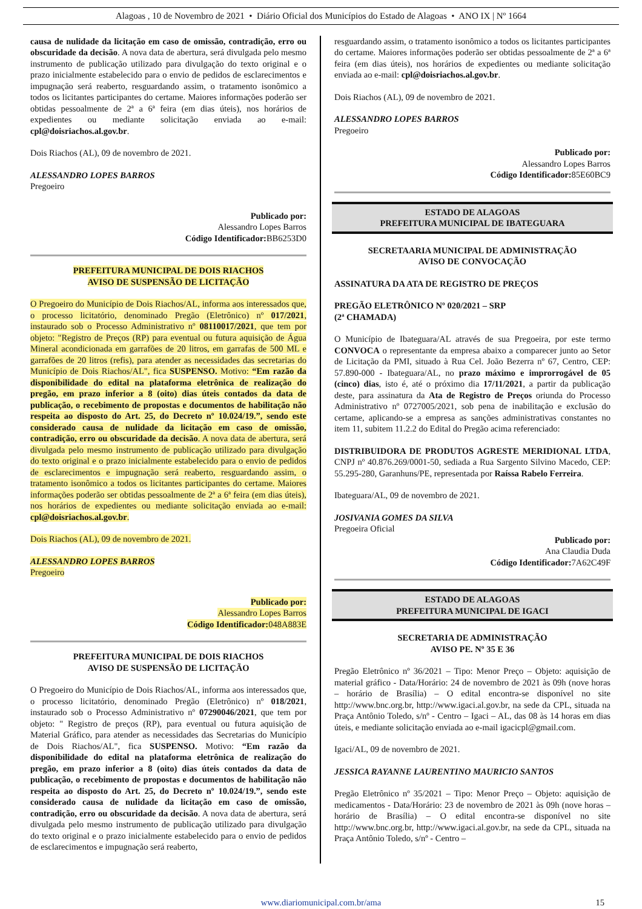Alagoas , 10 de Novembro de 2021 • Diário Oficial dos Municípios do Estado de Alagoas • ANO IX | Nº 1664
causa de nulidade da licitação em caso de omissão, contradição, erro ou obscuridade da decisão. A nova data de abertura, será divulgada pelo mesmo instrumento de publicação utilizado para divulgação do texto original e o prazo inicialmente estabelecido para o envio de pedidos de esclarecimentos e impugnação será reaberto, resguardando assim, o tratamento isonômico a todos os licitantes participantes do certame. Maiores informações poderão ser obtidas pessoalmente de 2ª a 6ª feira (em dias úteis), nos horários de expedientes ou mediante solicitação enviada ao e-mail: cpl@doisriachos.al.gov.br.
Dois Riachos (AL), 09 de novembro de 2021.
ALESSANDRO LOPES BARROS
Pregoeiro
Publicado por:
Alessandro Lopes Barros
Código Identificador: BB6253D0
PREFEITURA MUNICIPAL DE DOIS RIACHOS
AVISO DE SUSPENSÃO DE LICITAÇÃO
O Pregoeiro do Município de Dois Riachos/AL, informa aos interessados que, o processo licitatório, denominado Pregão (Eletrônico) nº 017/2021, instaurado sob o Processo Administrativo nº 08110017/2021, que tem por objeto: "Registro de Preços (RP) para eventual ou futura aquisição de Água Mineral acondicionada em garrafões de 20 litros, em garrafas de 500 ML e garrafões de 20 litros (refis), para atender as necessidades das secretarias do Município de Dois Riachos/AL", fica SUSPENSO. Motivo: “Em razão da disponibilidade do edital na plataforma eletrônica de realização do pregão, em prazo inferior a 8 (oito) dias úteis contados da data de publicação, o recebimento de propostas e documentos de habilitação não respeita ao disposto do Art. 25, do Decreto nº 10.024/19.”, sendo este considerado causa de nulidade da licitação em caso de omissão, contradição, erro ou obscuridade da decisão. A nova data de abertura, será divulgada pelo mesmo instrumento de publicação utilizado para divulgação do texto original e o prazo inicialmente estabelecido para o envio de pedidos de esclarecimentos e impugnação será reaberto, resguardando assim, o tratamento isonômico a todos os licitantes participantes do certame. Maiores informações poderão ser obtidas pessoalmente de 2ª a 6ª feira (em dias úteis), nos horários de expedientes ou mediante solicitação enviada ao e-mail: cpl@doisriachos.al.gov.br.
Dois Riachos (AL), 09 de novembro de 2021.
ALESSANDRO LOPES BARROS
Pregoeiro
Publicado por:
Alessandro Lopes Barros
Código Identificador: 048A883E
PREFEITURA MUNICIPAL DE DOIS RIACHOS
AVISO DE SUSPENSÃO DE LICITAÇÃO
O Pregoeiro do Município de Dois Riachos/AL, informa aos interessados que, o processo licitatório, denominado Pregão (Eletrônico) nº 018/2021, instaurado sob o Processo Administrativo nº 07290046/2021, que tem por objeto: " Registro de preços (RP), para eventual ou futura aquisição de Material Gráfico, para atender as necessidades das Secretarias do Município de Dois Riachos/AL", fica SUSPENSO. Motivo: “Em razão da disponibilidade do edital na plataforma eletrônica de realização do pregão, em prazo inferior a 8 (oito) dias úteis contados da data de publicação, o recebimento de propostas e documentos de habilitação não respeita ao disposto do Art. 25, do Decreto nº 10.024/19.”, sendo este considerado causa de nulidade da licitação em caso de omissão, contradição, erro ou obscuridade da decisão. A nova data de abertura, será divulgada pelo mesmo instrumento de publicação utilizado para divulgação do texto original e o prazo inicialmente estabelecido para o envio de pedidos de esclarecimentos e impugnação será reaberto,
resguardando assim, o tratamento isonômico a todos os licitantes participantes do certame. Maiores informações poderão ser obtidas pessoalmente de 2ª a 6ª feira (em dias úteis), nos horários de expedientes ou mediante solicitação enviada ao e-mail: cpl@doisriachos.al.gov.br.
Dois Riachos (AL), 09 de novembro de 2021.
ALESSANDRO LOPES BARROS
Pregoeiro
Publicado por:
Alessandro Lopes Barros
Código Identificador: 85E60BC9
ESTADO DE ALAGOAS
PREFEITURA MUNICIPAL DE IBATEGUARA
SECRETAARIA MUNICIPAL DE ADMINISTRAÇÃO
AVISO DE CONVOCAÇÃO
ASSINATURA DA ATA DE REGISTRO DE PREÇOS
PREGÃO ELETRÔNICO Nº 020/2021 – SRP
(2ª CHAMADA)
O Município de Ibateguara/AL através de sua Pregoeira, por este termo CONVOCA o representante da empresa abaixo a comparecer junto ao Setor de Licitação da PMI, situado à Rua Cel. João Bezerra nº 67, Centro, CEP: 57.890-000 - Ibateguara/AL, no prazo máximo e improrrogável de 05 (cinco) dias, isto é, até o próximo dia 17/11/2021, a partir da publicação deste, para assinatura da Ata de Registro de Preços oriunda do Processo Administrativo nº 0727005/2021, sob pena de inabilitação e exclusão do certame, aplicando-se a empresa as sanções administrativas constantes no item 11, subitem 11.2.2 do Edital do Pregão acima referenciado:
DISTRIBUIDORA DE PRODUTOS AGRESTE MERIDIONAL LTDA, CNPJ nº 40.876.269/0001-50, sediada a Rua Sargento Silvino Macedo, CEP: 55.295-280, Garanhuns/PE, representada por Raíssa Rabelo Ferreira.
Ibateguara/AL, 09 de novembro de 2021.
JOSIVANIA GOMES DA SILVA
Pregoeira Oficial
Publicado por:
Ana Claudia Duda
Código Identificador: 7A62C49F
ESTADO DE ALAGOAS
PREFEITURA MUNICIPAL DE IGACI
SECRETARIA DE ADMINISTRAÇÃO
AVISO PE. Nº 35 E 36
Pregão Eletrônico nº 36/2021 – Tipo: Menor Preço – Objeto: aquisição de material gráfico - Data/Horário: 24 de novembro de 2021 às 09h (nove horas – horário de Brasília) – O edital encontra-se disponível no site http://www.bnc.org.br, http://www.igaci.al.gov.br, na sede da CPL, situada na Praça Antônio Toledo, s/nº - Centro – Igaci – AL, das 08 às 14 horas em dias úteis, e mediante solicitação enviada ao e-mail igacicpl@gmail.com.
Igaci/AL, 09 de novembro de 2021.
JESSICA RAYANNE LAURENTINO MAURICIO SANTOS
Pregão Eletrônico nº 35/2021 – Tipo: Menor Preço – Objeto: aquisição de medicamentos - Data/Horário: 23 de novembro de 2021 às 09h (nove horas – horário de Brasília) – O edital encontra-se disponível no site http://www.bnc.org.br, http://www.igaci.al.gov.br, na sede da CPL, situada na Praça Antônio Toledo, s/nº - Centro –
www.diariomunicipal.com.br/ama 15